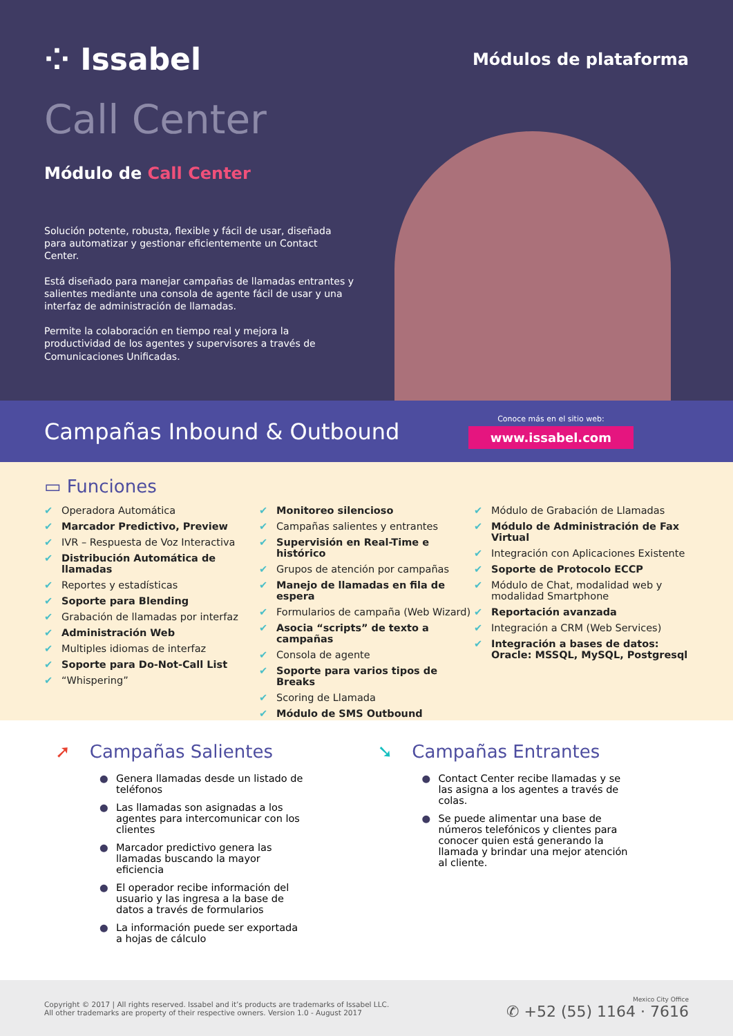⁘ Issabel
Módulos de plataforma
Call Center
Módulo de Call Center
Solución potente, robusta, flexible y fácil de usar, diseñada para automatizar y gestionar eficientemente un Contact Center.
Está diseñado para manejar campañas de llamadas entrantes y salientes mediante una consola de agente fácil de usar y una interfaz de administración de llamadas.
Permite la colaboración en tiempo real y mejora la productividad de los agentes y supervisores a través de Comunicaciones Unificadas.
Campañas Inbound & Outbound
Conoce más en el sitio web:
www.issabel.com
▭ Funciones
✔ Operadora Automática
✔ Marcador Predictivo, Preview
✔ IVR – Respuesta de Voz Interactiva
✔ Distribución Automática de llamadas
✔ Reportes y estadísticas
✔ Soporte para Blending
✔ Grabación de llamadas por interfaz
✔ Administración Web
✔ Multiples idiomas de interfaz
✔ Soporte para Do-Not-Call List
✔ “Whispering”
✔ Monitoreo silencioso
✔ Campañas salientes y entrantes
✔ Supervisión en Real-Time e histórico
✔ Grupos de atención por campañas
✔ Manejo de llamadas en fila de espera
✔ Formularios de campaña (Web Wizard)
✔ Asocia “scripts” de texto a campañas
✔ Consola de agente
✔ Soporte para varios tipos de Breaks
✔ Scoring de Llamada
✔ Módulo de SMS Outbound
✔ Módulo de Grabación de Llamadas
✔ Módulo de Administración de Fax Virtual
✔ Integración con Aplicaciones Existente
✔ Soporte de Protocolo ECCP
✔ Módulo de Chat, modalidad web y modalidad Smartphone
✔ Reportación avanzada
✔ Integración a CRM (Web Services)
✔ Integración a bases de datos: Oracle: MSSQL, MySQL, Postgresql
➚ Campañas Salientes
● Genera llamadas desde un listado de teléfonos
● Las llamadas son asignadas a los agentes para intercomunicar con los clientes
● Marcador predictivo genera las llamadas buscando la mayor eficiencia
● El operador recibe información del usuario y las ingresa a la base de datos a través de formularios
● La información puede ser exportada a hojas de cálculo
➘ Campañas Entrantes
● Contact Center recibe llamadas y se las asigna a los agentes a través de colas.
● Se puede alimentar una base de números telefónicos y clientes para conocer quien está generando la llamada y brindar una mejor atención al cliente.
Copyright © 2017 | All rights reserved. Issabel and it’s products are trademarks of Issabel LLC.
All other trademarks are property of their respective owners. Version 1.0 - August 2017
Mexico City Office
✆ +52 (55) 1164 · 7616